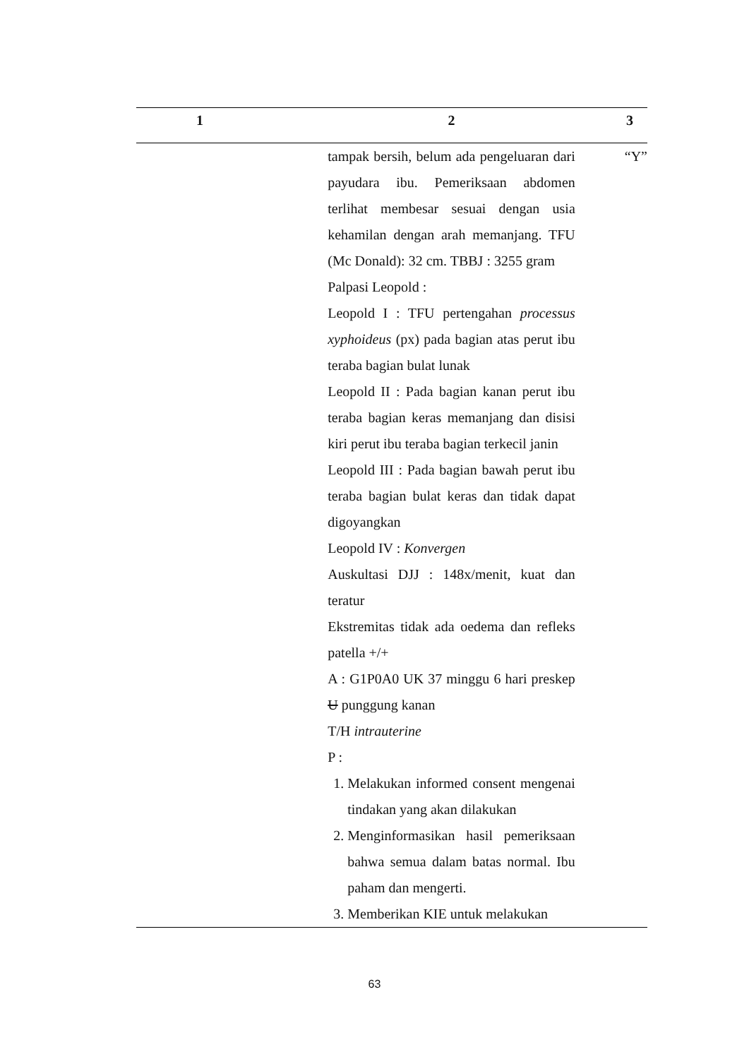| 1 | 2 | 3 |
| --- | --- | --- |
| | tampak bersih, belum ada pengeluaran dari payudara ibu. Pemeriksaan abdomen terlihat membesar sesuai dengan usia kehamilan dengan arah memanjang. TFU (Mc Donald): 32 cm. TBBJ : 3255 gram Palpasi Leopold : Leopold I : TFU pertengahan processus xyphoideus (px) pada bagian atas perut ibu teraba bagian bulat lunak Leopold II : Pada bagian kanan perut ibu teraba bagian keras memanjang dan disisi kiri perut ibu teraba bagian terkecil janin Leopold III : Pada bagian bawah perut ibu teraba bagian bulat keras dan tidak dapat digoyangkan Leopold IV : Konvergen Auskultasi DJJ : 148x/menit, kuat dan teratur Ekstremitas tidak ada oedema dan refleks patella +/+ A : G1P0A0 UK 37 minggu 6 hari preskep U punggung kanan T/H intrauterine P : 1. Melakukan informed consent mengenai tindakan yang akan dilakukan 2. Menginformasikan hasil pemeriksaan bahwa semua dalam batas normal. Ibu paham dan mengerti. 3. Memberikan KIE untuk melakukan | “Y” |
63